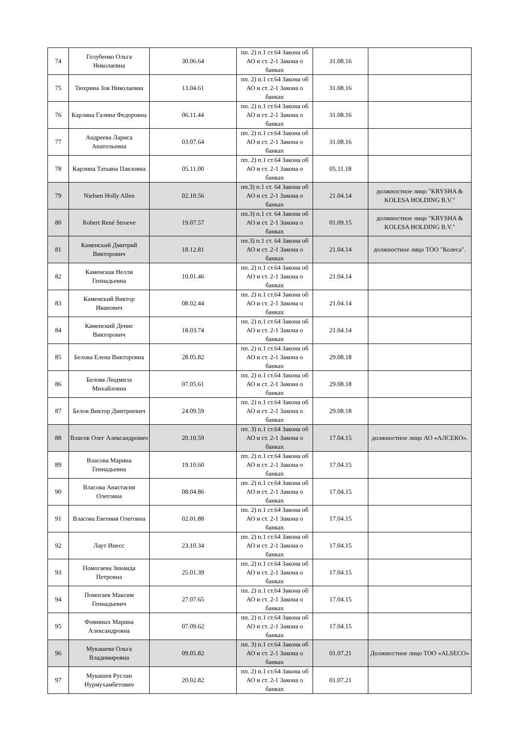| 74 | Голубенко Ольга Николаевна | 30.06.64 | пп. 2) п.1 ст.64 Закона об АО и ст. 2-1 Закона о банках | 31.08.16 | |
| 75 | Тюхрина Зоя Николаевна | 13.04.61 | пп. 2) п.1 ст.64 Закона об АО и ст. 2-1 Закона о банках | 31.08.16 | |
| 76 | Карлина Галина Федоровна | 06.11.44 | пп. 2) п.1 ст.64 Закона об АО и ст. 2-1 Закона о банках | 31.08.16 | |
| 77 | Андреева Лариса Анатольевна | 03.07.64 | пп. 2) п.1 ст.64 Закона об АО и ст. 2-1 Закона о банках | 31.08.16 | |
| 78 | Карлина Татьяна Павловна | 05.11.00 | пп. 2) п.1 ст.64 Закона об АО и ст. 2-1 Закона о банках | 05.11.18 | |
| 79 | Nielsen Holly Allen | 02.10.56 | пп.3) п.1 ст. 64 Закона об АО и ст. 2-1 Закона о банках | 21.04.14 | должностное лицо "KRYSHA & KOLESA HOLDING B.V." |
| 80 | Robert René Stroeve | 19.07.57 | пп.3) п.1 ст. 64 Закона об АО и ст. 2-1 Закона о банках | 01.09.15 | должностное лицо "KRYSHA & KOLESA HOLDING B.V." |
| 81 | Каменский Дмитрий Викторович | 18.12.81 | пп.3) п.1 ст. 64 Закона об АО и ст. 2-1 Закона о банках | 21.04.14 | должностное лицо ТОО "Колеса". |
| 82 | Каменская Нелли Геннадьевна | 10.01.46 | пп. 2) п.1 ст.64 Закона об АО и ст. 2-1 Закона о банках | 21.04.14 | |
| 83 | Каменский Виктор Иванович | 08.02.44 | пп. 2) п.1 ст.64 Закона об АО и ст. 2-1 Закона о банках | 21.04.14 | |
| 84 | Каменский Денис Викторович | 18.03.74 | пп. 2) п.1 ст.64 Закона об АО и ст. 2-1 Закона о банках | 21.04.14 | |
| 85 | Белова Елена Викторовна | 28.05.82 | пп. 2) п.1 ст.64 Закона об АО и ст. 2-1 Закона о банках | 29.08.18 | |
| 86 | Белова Людмила Михайловна | 07.05.61 | пп. 2) п.1 ст.64 Закона об АО и ст. 2-1 Закона о банках | 29.08.18 | |
| 87 | Белов Виктор Дмитриевич | 24.09.59 | пп. 2) п.1 ст.64 Закона об АО и ст. 2-1 Закона о банках | 29.08.18 | |
| 88 | Власов Олег Александрович | 20.10.59 | пп. 3) п.1 ст.64 Закона об АО и ст. 2-1 Закона о банках | 17.04.15 | должностное лицо АО «АЛСЕКО». |
| 89 | Власова Марина Геннадьевна | 19.10.60 | пп. 2) п.1 ст.64 Закона об АО и ст. 2-1 Закона о банках | 17.04.15 | |
| 90 | Власова Анастасия Олеговна | 08.04.86 | пп. 2) п.1 ст.64 Закона об АО и ст. 2-1 Закона о банках | 17.04.15 | |
| 91 | Власова Евгения Олеговна | 02.01.88 | пп. 2) п.1 ст.64 Закона об АО и ст. 2-1 Закона о банках | 17.04.15 | |
| 92 | Лаут Инесс | 23.10.34 | пп. 2) п.1 ст.64 Закона об АО и ст. 2-1 Закона о банках | 17.04.15 | |
| 93 | Помогаева Зинаида Петровна | 25.01.39 | пп. 2) п.1 ст.64 Закона об АО и ст. 2-1 Закона о банках | 17.04.15 | |
| 94 | Помогаев Максим Геннадьевич | 27.07.65 | пп. 2) п.1 ст.64 Закона об АО и ст. 2-1 Закона о банках | 17.04.15 | |
| 95 | Фоминых Марина Александровна | 07.09.62 | пп. 2) п.1 ст.64 Закона об АО и ст. 2-1 Закона о банках | 17.04.15 | |
| 96 | Мукашева Ольга Владимировна | 09.05.82 | пп. 3) п.1 ст.64 Закона об АО и ст. 2-1 Закона о банках | 01.07.21 | Должностное лицо ТОО «ALSECO» |
| 97 | Мукашев Руслан Нурмухамбетович | 20.02.82 | пп. 2) п.1 ст.64 Закона об АО и ст. 2-1 Закона о банках | 01.07.21 | |